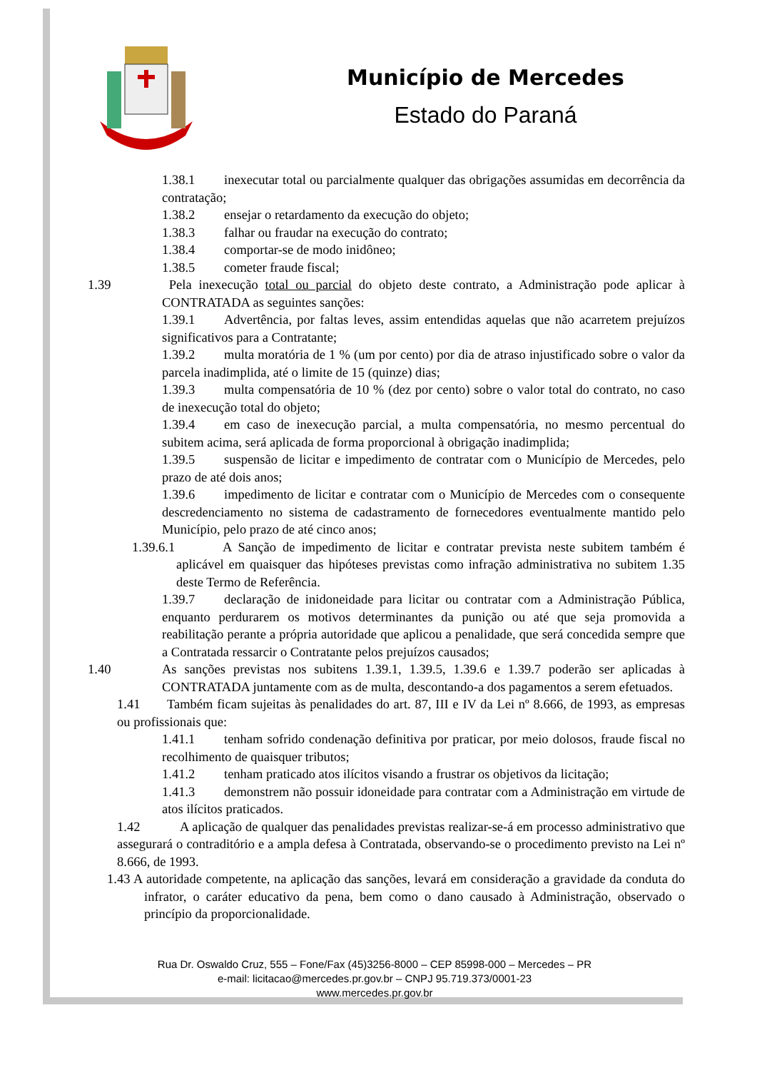Município de Mercedes
Estado do Paraná
1.38.1 inexecutar total ou parcialmente qualquer das obrigações assumidas em decorrência da contratação;
1.38.2 ensejar o retardamento da execução do objeto;
1.38.3 falhar ou fraudar na execução do contrato;
1.38.4 comportar-se de modo inidôneo;
1.38.5 cometer fraude fiscal;
1.39 Pela inexecução total ou parcial do objeto deste contrato, a Administração pode aplicar à CONTRATADA as seguintes sanções:
1.39.1 Advertência, por faltas leves, assim entendidas aquelas que não acarretem prejuízos significativos para a Contratante;
1.39.2 multa moratória de 1 % (um por cento) por dia de atraso injustificado sobre o valor da parcela inadimplida, até o limite de 15 (quinze) dias;
1.39.3 multa compensatória de 10 % (dez por cento) sobre o valor total do contrato, no caso de inexecução total do objeto;
1.39.4 em caso de inexecução parcial, a multa compensatória, no mesmo percentual do subitem acima, será aplicada de forma proporcional à obrigação inadimplida;
1.39.5 suspensão de licitar e impedimento de contratar com o Município de Mercedes, pelo prazo de até dois anos;
1.39.6 impedimento de licitar e contratar com o Município de Mercedes com o consequente descredenciamento no sistema de cadastramento de fornecedores eventualmente mantido pelo Município, pelo prazo de até cinco anos;
1.39.6.1 A Sanção de impedimento de licitar e contratar prevista neste subitem também é aplicável em quaisquer das hipóteses previstas como infração administrativa no subitem 1.35 deste Termo de Referência.
1.39.7 declaração de inidoneidade para licitar ou contratar com a Administração Pública, enquanto perdurarem os motivos determinantes da punição ou até que seja promovida a reabilitação perante a própria autoridade que aplicou a penalidade, que será concedida sempre que a Contratada ressarcir o Contratante pelos prejuízos causados;
1.40 As sanções previstas nos subitens 1.39.1, 1.39.5, 1.39.6 e 1.39.7 poderão ser aplicadas à CONTRATADA juntamente com as de multa, descontando-a dos pagamentos a serem efetuados.
1.41 Também ficam sujeitas às penalidades do art. 87, III e IV da Lei nº 8.666, de 1993, as empresas ou profissionais que:
1.41.1 tenham sofrido condenação definitiva por praticar, por meio dolosos, fraude fiscal no recolhimento de quaisquer tributos;
1.41.2 tenham praticado atos ilícitos visando a frustrar os objetivos da licitação;
1.41.3 demonstrem não possuir idoneidade para contratar com a Administração em virtude de atos ilícitos praticados.
1.42 A aplicação de qualquer das penalidades previstas realizar-se-á em processo administrativo que assegurará o contraditório e a ampla defesa à Contratada, observando-se o procedimento previsto na Lei nº 8.666, de 1993.
1.43 A autoridade competente, na aplicação das sanções, levará em consideração a gravidade da conduta do infrator, o caráter educativo da pena, bem como o dano causado à Administração, observado o princípio da proporcionalidade.
Rua Dr. Oswaldo Cruz, 555 – Fone/Fax (45)3256-8000 – CEP 85998-000 – Mercedes – PR
e-mail: licitacao@mercedes.pr.gov.br – CNPJ 95.719.373/0001-23
www.mercedes.pr.gov.br